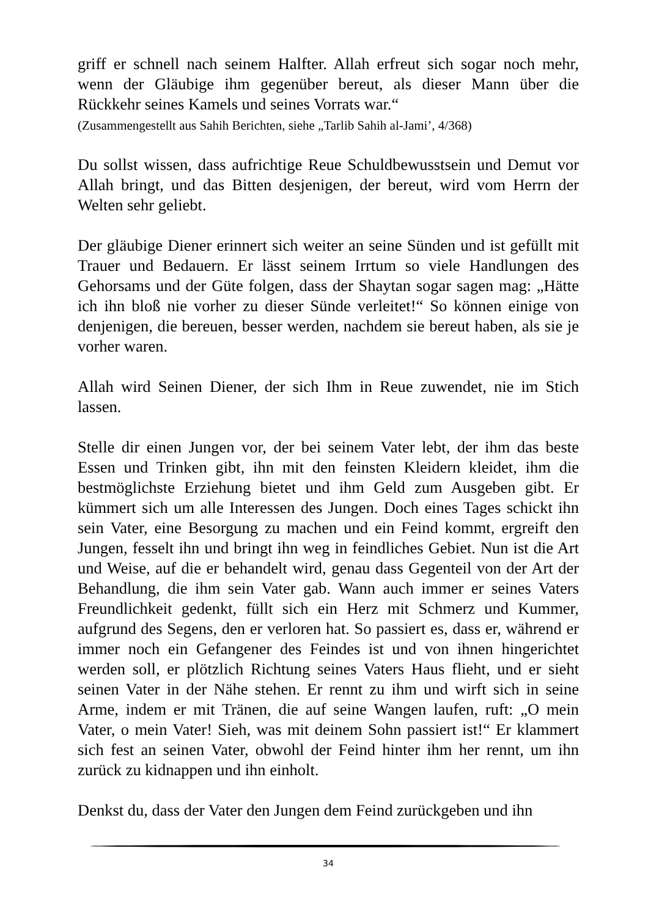griff er schnell nach seinem Halfter. Allah erfreut sich sogar noch mehr, wenn der Gläubige ihm gegenüber bereut, als dieser Mann über die Rückkehr seines Kamels und seines Vorrats war.“
(Zusammengestellt aus Sahih Berichten, siehe „Tarlib Sahih al-Jami’, 4/368)
Du sollst wissen, dass aufrichtige Reue Schuldbewusstsein und Demut vor Allah bringt, und das Bitten desjenigen, der bereut, wird vom Herrn der Welten sehr geliebt.
Der gläubige Diener erinnert sich weiter an seine Sünden und ist gefüllt mit Trauer und Bedauern. Er lässt seinem Irrtum so viele Handlungen des Gehorsams und der Güte folgen, dass der Shaytan sogar sagen mag: „Hätte ich ihn bloß nie vorher zu dieser Sünde verleitet!“ So können einige von denjenigen, die bereuen, besser werden, nachdem sie bereut haben, als sie je vorher waren.
Allah wird Seinen Diener, der sich Ihm in Reue zuwendet, nie im Stich lassen.
Stelle dir einen Jungen vor, der bei seinem Vater lebt, der ihm das beste Essen und Trinken gibt, ihn mit den feinsten Kleidern kleidet, ihm die bestmöglichste Erziehung bietet und ihm Geld zum Ausgeben gibt. Er kümmert sich um alle Interessen des Jungen. Doch eines Tages schickt ihn sein Vater, eine Besorgung zu machen und ein Feind kommt, ergreift den Jungen, fesselt ihn und bringt ihn weg in feindliches Gebiet. Nun ist die Art und Weise, auf die er behandelt wird, genau dass Gegenteil von der Art der Behandlung, die ihm sein Vater gab. Wann auch immer er seines Vaters Freundlichkeit gedenkt, füllt sich ein Herz mit Schmerz und Kummer, aufgrund des Segens, den er verloren hat. So passiert es, dass er, während er immer noch ein Gefangener des Feindes ist und von ihnen hingerichtet werden soll, er plötzlich Richtung seines Vaters Haus flieht, und er sieht seinen Vater in der Nähe stehen. Er rennt zu ihm und wirft sich in seine Arme, indem er mit Tränen, die auf seine Wangen laufen, ruft: „O mein Vater, o mein Vater! Sieh, was mit deinem Sohn passiert ist!“ Er klammert sich fest an seinen Vater, obwohl der Feind hinter ihm her rennt, um ihn zurück zu kidnappen und ihn einholt.
Denkst du, dass der Vater den Jungen dem Feind zurückgeben und ihn
34